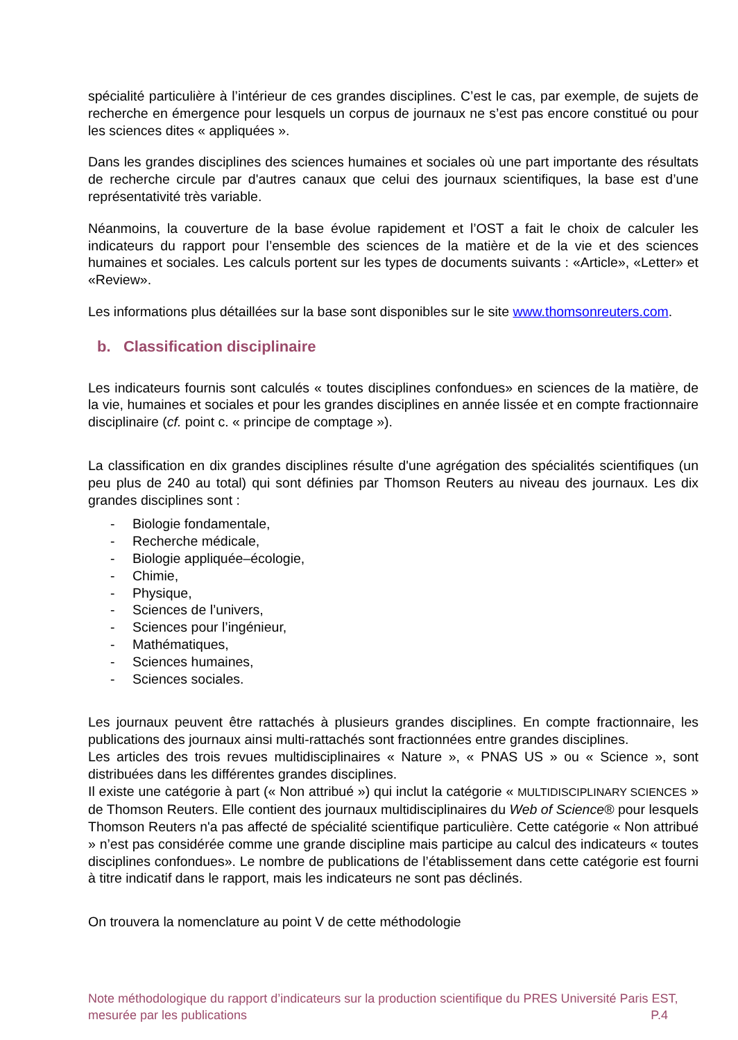spécialité particulière à l’intérieur de ces grandes disciplines. C’est le cas, par exemple, de sujets de recherche en émergence pour lesquels un corpus de journaux ne s’est pas encore constitué ou pour les sciences dites « appliquées ».
Dans les grandes disciplines des sciences humaines et sociales où une part importante des résultats de recherche circule par d'autres canaux que celui des journaux scientifiques, la base est d’une représentativité très variable.
Néanmoins, la couverture de la base évolue rapidement et l’OST a fait le choix de calculer les indicateurs du rapport pour l’ensemble des sciences de la matière et de la vie et des sciences humaines et sociales. Les calculs portent sur les types de documents suivants : «Article», «Letter» et «Review».
Les informations plus détaillées sur la base sont disponibles sur le site www.thomsonreuters.com.
b. Classification disciplinaire
Les indicateurs fournis sont calculés « toutes disciplines confondues» en sciences de la matière, de la vie, humaines et sociales et pour les grandes disciplines en année lissée et en compte fractionnaire disciplinaire (cf. point c. « principe de comptage »).
La classification en dix grandes disciplines résulte d'une agrégation des spécialités scientifiques (un peu plus de 240 au total) qui sont définies par Thomson Reuters au niveau des journaux. Les dix grandes disciplines sont :
- Biologie fondamentale,
- Recherche médicale,
- Biologie appliquée–écologie,
- Chimie,
- Physique,
- Sciences de l’univers,
- Sciences pour l’ingénieur,
- Mathématiques,
- Sciences humaines,
- Sciences sociales.
Les journaux peuvent être rattachés à plusieurs grandes disciplines. En compte fractionnaire, les publications des journaux ainsi multi-rattachés sont fractionnées entre grandes disciplines.
Les articles des trois revues multidisciplinaires « Nature », « PNAS US » ou « Science », sont distribuées dans les différentes grandes disciplines.
Il existe une catégorie à part (« Non attribué ») qui inclut la catégorie « MULTIDISCIPLINARY SCIENCES » de Thomson Reuters. Elle contient des journaux multidisciplinaires du Web of Science® pour lesquels Thomson Reuters n'a pas affecté de spécialité scientifique particulière. Cette catégorie « Non attribué » n’est pas considérée comme une grande discipline mais participe au calcul des indicateurs « toutes disciplines confondues». Le nombre de publications de l’établissement dans cette catégorie est fourni à titre indicatif dans le rapport, mais les indicateurs ne sont pas déclinés.
On trouvera la nomenclature au point V de cette méthodologie
Note méthodologique du rapport d’indicateurs sur la production scientifique du PRES Université Paris EST,
mesurée par les publications P.4